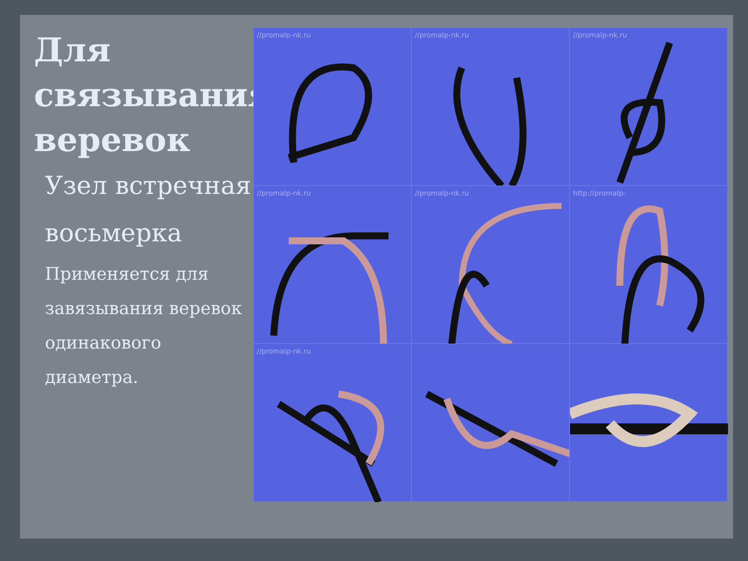Для связывания веревок
Узел встречная восьмерка
Применяется для завязывания веревок одинакового диаметра.
//promalp-nk.ru
//promalp-nk.ru
//promalp-nk.ru
//promalp-nk.ru
//promalp-nk.ru
http://promalp-
//promalp-nk.ru